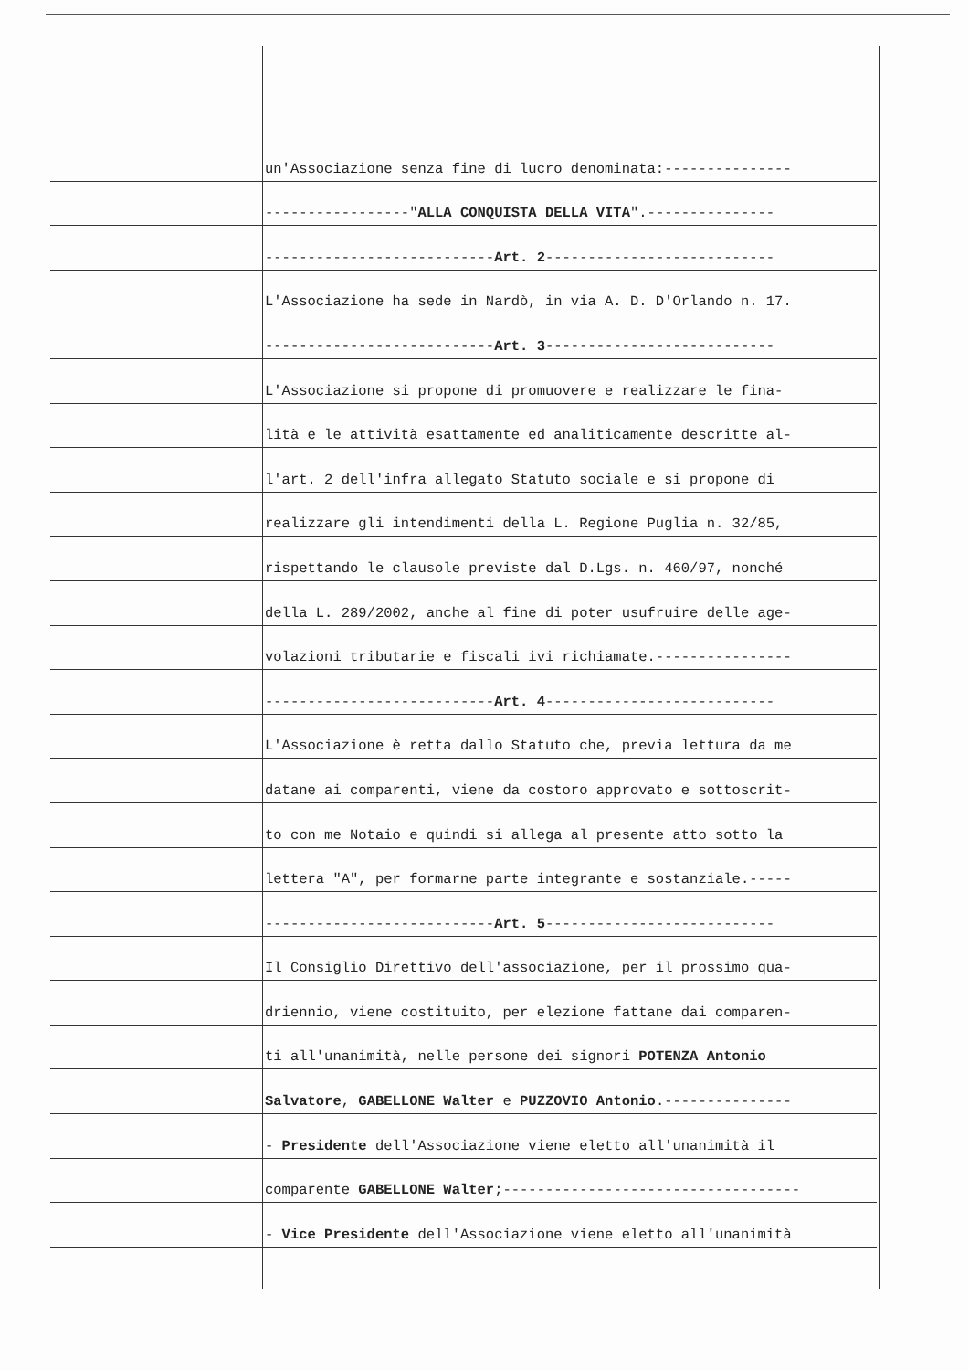un'Associazione senza fine di lucro denominata:---------------
-----------------" ALLA CONQUISTA DELLA VITA ".---------------
--------------------------- Art. 2 ---------------------------
L'Associazione ha sede in Nardò, in via A. D. D'Orlando n. 17.
--------------------------- Art. 3 ---------------------------
L'Associazione si propone di promuovere e realizzare le fina-
lità e le attività esattamente ed analiticamente descritte al-
l'art. 2 dell'infra allegato Statuto sociale e si propone di
realizzare gli intendimenti della L. Regione Puglia n. 32/85,
rispettando le clausole previste dal D.Lgs. n. 460/97, nonché
della L. 289/2002, anche al fine di poter usufruire delle age-
volazioni tributarie e fiscali ivi richiamate.----------------
--------------------------- Art. 4 ---------------------------
L'Associazione è retta dallo Statuto che, previa lettura da me
datane ai comparenti, viene da costoro approvato e sottoscrit-
to con me Notaio e quindi si allega al presente atto sotto la
lettera "A", per formarne parte integrante e sostanziale.-----
--------------------------- Art. 5 ---------------------------
Il Consiglio Direttivo dell'associazione, per il prossimo qua-
driennio, viene costituito, per elezione fattane dai comparen-
ti all'unanimità, nelle persone dei signori POTENZA Antonio
Salvatore, GABELLONE Walter e PUZZOVIO Antonio.---------------
- Presidente dell'Associazione viene eletto all'unanimità il
comparente GABELLONE Walter;-----------------------------------
- Vice Presidente dell'Associazione viene eletto all'unanimità